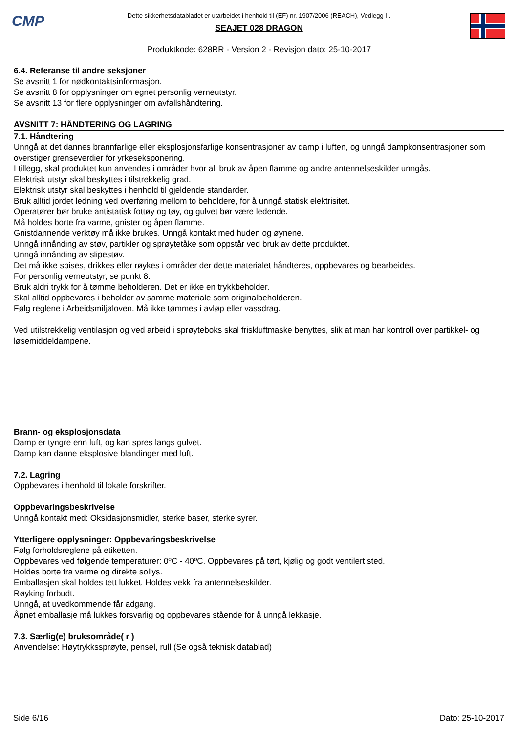CMP
Dette sikkerhetsdatabladet er utarbeidet i henhold til (EF) nr. 1907/2006 (REACH), Vedlegg II.
SEAJET 028 DRAGON
Produktkode: 628RR - Version 2 - Revisjon dato: 25-10-2017
6.4. Referanse til andre seksjoner
Se avsnitt 1 for nødkontaktsinformasjon.
Se avsnitt 8 for opplysninger om egnet personlig verneutstyr.
Se avsnitt 13 for flere opplysninger om avfallshåndtering.
AVSNITT 7: HÅNDTERING OG LAGRING
7.1. Håndtering
Unngå at det dannes brannfarlige eller eksplosjonsfarlige konsentrasjoner av damp i luften, og unngå dampkonsentrasjoner som overstiger grenseverdier for yrkeseksponering.
I tillegg, skal produktet kun anvendes i områder hvor all bruk av åpen flamme og andre antennelseskilder unngås.
Elektrisk utstyr skal beskyttes i tilstrekkelig grad.
Elektrisk utstyr skal beskyttes i henhold til gjeldende standarder.
Bruk alltid jordet ledning ved overføring mellom to beholdere, for å unngå statisk elektrisitet.
Operatører bør bruke antistatisk fottøy og tøy, og gulvet bør være ledende.
Må holdes borte fra varme, gnister og åpen flamme.
Gnistdannende verktøy må ikke brukes. Unngå kontakt med huden og øynene.
Unngå innånding av støv, partikler og sprøytetåke som oppstår ved bruk av dette produktet.
Unngå innånding av slipestøv.
Det må ikke spises, drikkes eller røykes i områder der dette materialet håndteres, oppbevares og bearbeides.
For personlig verneutstyr, se punkt 8.
Bruk aldri trykk for å tømme beholderen. Det er ikke en trykkbeholder.
Skal alltid oppbevares i beholder av samme materiale som originalbeholderen.
Følg reglene i Arbeidsmiljøloven. Må ikke tømmes i avløp eller vassdrag.
Ved utilstrekkelig ventilasjon og ved arbeid i sprøyteboks skal friskluftmaske benyttes, slik at man har kontroll over partikkel- og løsemiddeldampene.
Brann- og eksplosjonsdata
Damp er tyngre enn luft, og kan spres langs gulvet.
Damp kan danne eksplosive blandinger med luft.
7.2. Lagring
Oppbevares i henhold til lokale forskrifter.
Oppbevaringsbeskrivelse
Unngå kontakt med: Oksidasjonsmidler, sterke baser, sterke syrer.
Ytterligere opplysninger: Oppbevaringsbeskrivelse
Følg forholdsreglene på etiketten.
Oppbevares ved følgende temperaturer: 0ºC - 40ºC. Oppbevares på tørt, kjølig og godt ventilert sted.
Holdes borte fra varme og direkte sollys.
Emballasjen skal holdes tett lukket. Holdes vekk fra antennelseskilder.
Røyking forbudt.
Unngå, at uvedkommende får adgang.
Åpnet emballasje må lukkes forsvarlig og oppbevares stående for å unngå lekkasje.
7.3. Særlig(e) bruksområde( r )
Anvendelse: Høytrykkssprøyte, pensel, rull (Se også teknisk datablad)
Side 6/16 Dato: 25-10-2017